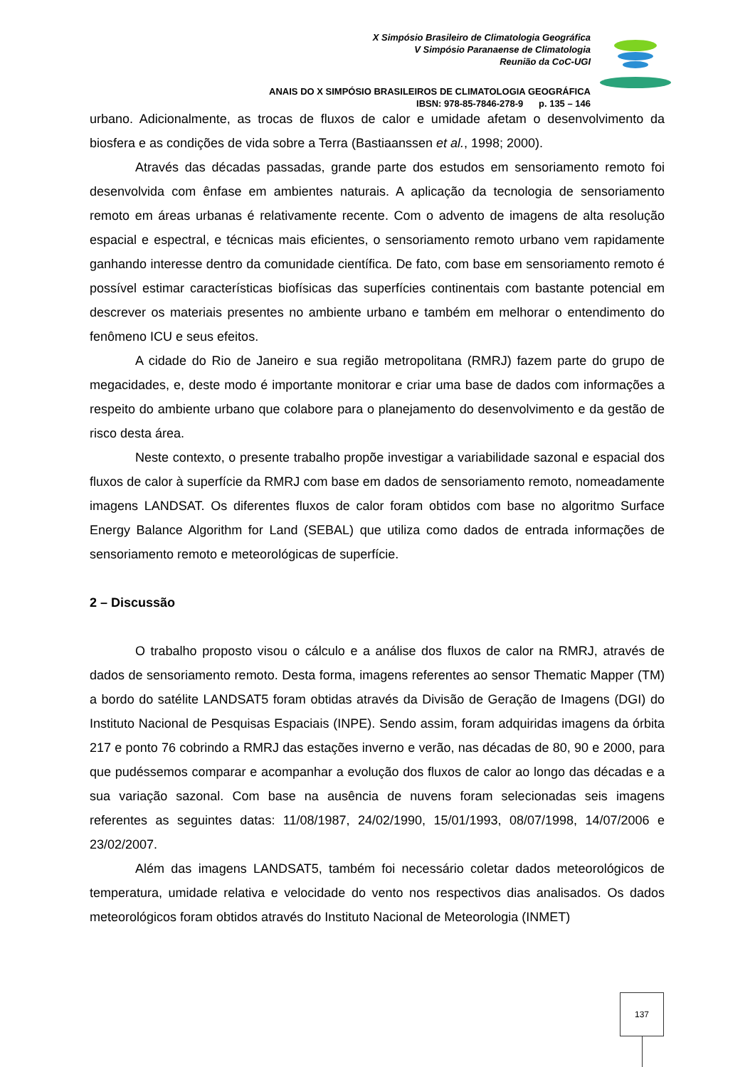X Simpósio Brasileiro de Climatologia Geográfica
V Simpósio Paranaense de Climatologia
Reunião da CoC-UGI
ANAIS DO X SIMPÓSIO BRASILEIROS DE CLIMATOLOGIA GEOGRÁFICA
IBSN: 978-85-7846-278-9 p. 135 – 146
urbano. Adicionalmente, as trocas de fluxos de calor e umidade afetam o desenvolvimento da biosfera e as condições de vida sobre a Terra (Bastiaanssen et al., 1998; 2000).
Através das décadas passadas, grande parte dos estudos em sensoriamento remoto foi desenvolvida com ênfase em ambientes naturais. A aplicação da tecnologia de sensoriamento remoto em áreas urbanas é relativamente recente. Com o advento de imagens de alta resolução espacial e espectral, e técnicas mais eficientes, o sensoriamento remoto urbano vem rapidamente ganhando interesse dentro da comunidade científica. De fato, com base em sensoriamento remoto é possível estimar características biofísicas das superfícies continentais com bastante potencial em descrever os materiais presentes no ambiente urbano e também em melhorar o entendimento do fenômeno ICU e seus efeitos.
A cidade do Rio de Janeiro e sua região metropolitana (RMRJ) fazem parte do grupo de megacidades, e, deste modo é importante monitorar e criar uma base de dados com informações a respeito do ambiente urbano que colabore para o planejamento do desenvolvimento e da gestão de risco desta área.
Neste contexto, o presente trabalho propõe investigar a variabilidade sazonal e espacial dos fluxos de calor à superfície da RMRJ com base em dados de sensoriamento remoto, nomeadamente imagens LANDSAT. Os diferentes fluxos de calor foram obtidos com base no algoritmo Surface Energy Balance Algorithm for Land (SEBAL) que utiliza como dados de entrada informações de sensoriamento remoto e meteorológicas de superfície.
2 – Discussão
O trabalho proposto visou o cálculo e a análise dos fluxos de calor na RMRJ, através de dados de sensoriamento remoto. Desta forma, imagens referentes ao sensor Thematic Mapper (TM) a bordo do satélite LANDSAT5 foram obtidas através da Divisão de Geração de Imagens (DGI) do Instituto Nacional de Pesquisas Espaciais (INPE). Sendo assim, foram adquiridas imagens da órbita 217 e ponto 76 cobrindo a RMRJ das estações inverno e verão, nas décadas de 80, 90 e 2000, para que pudéssemos comparar e acompanhar a evolução dos fluxos de calor ao longo das décadas e a sua variação sazonal. Com base na ausência de nuvens foram selecionadas seis imagens referentes as seguintes datas: 11/08/1987, 24/02/1990, 15/01/1993, 08/07/1998, 14/07/2006 e 23/02/2007.
Além das imagens LANDSAT5, também foi necessário coletar dados meteorológicos de temperatura, umidade relativa e velocidade do vento nos respectivos dias analisados. Os dados meteorológicos foram obtidos através do Instituto Nacional de Meteorologia (INMET)
137